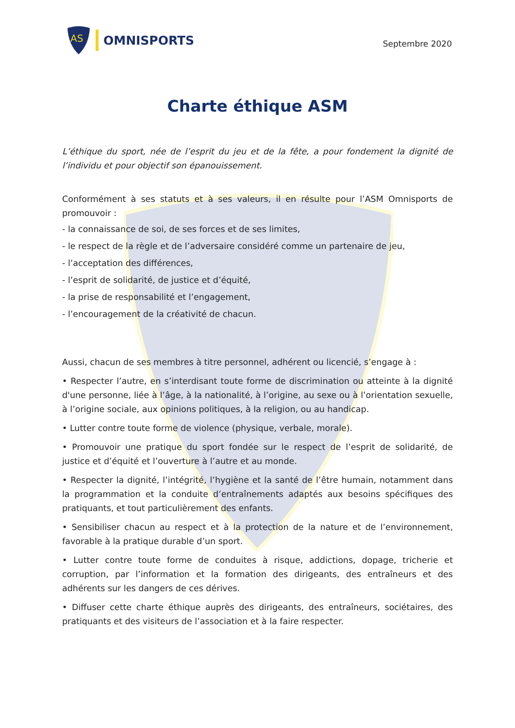AS
OMNISPORTS
Septembre 2020
Charte éthique ASM
L’éthique du sport, née de l’esprit du jeu et de la fête, a pour fondement la dignité de l’individu et pour objectif son épanouissement.
Conformément à ses statuts et à ses valeurs, il en résulte pour l’ASM Omnisports de promouvoir :
- la connaissance de soi, de ses forces et de ses limites,
- le respect de la règle et de l’adversaire considéré comme un partenaire de jeu,
- l’acceptation des différences,
- l’esprit de solidarité, de justice et d’équité,
- la prise de responsabilité et l’engagement,
- l’encouragement de la créativité de chacun.
Aussi, chacun de ses membres à titre personnel, adhérent ou licencié, s’engage à :
• Respecter l’autre, en s’interdisant toute forme de discrimination ou atteinte à la dignité d'une personne, liée à l’âge, à la nationalité, à l’origine, au sexe ou à l’orientation sexuelle, à l’origine sociale, aux opinions politiques, à la religion, ou au handicap.
• Lutter contre toute forme de violence (physique, verbale, morale).
• Promouvoir une pratique du sport fondée sur le respect de l’esprit de solidarité, de justice et d’équité et l’ouverture à l’autre et au monde.
• Respecter la dignité, l’intégrité, l’hygiène et la santé de l’être humain, notamment dans la programmation et la conduite d’entraînements adaptés aux besoins spécifiques des pratiquants, et tout particulièrement des enfants.
• Sensibiliser chacun au respect et à la protection de la nature et de l’environnement, favorable à la pratique durable d’un sport.
• Lutter contre toute forme de conduites à risque, addictions, dopage, tricherie et corruption, par l’information et la formation des dirigeants, des entraîneurs et des adhérents sur les dangers de ces dérives.
• Diffuser cette charte éthique auprès des dirigeants, des entraîneurs, sociétaires, des pratiquants et des visiteurs de l’association et à la faire respecter.